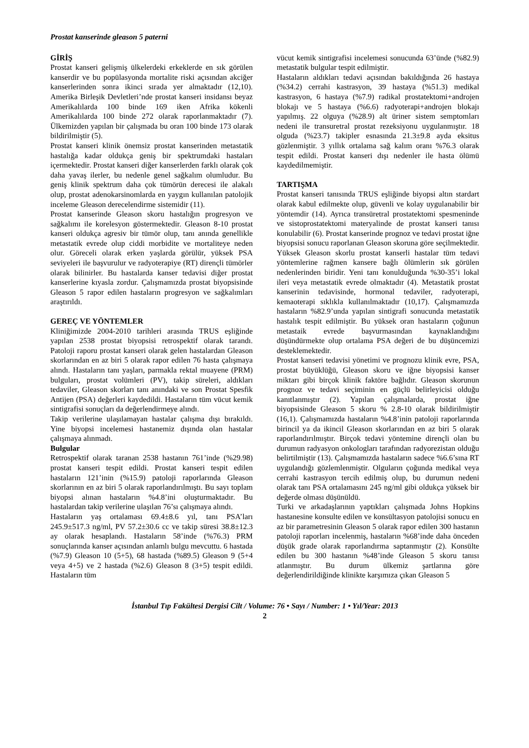Prostat kanserinde gleason 5 paterni
GİRİŞ
Prostat kanseri gelişmiş ülkelerdeki erkeklerde en sık görülen kanserdir ve bu popülasyonda mortalite riski açısından akciğer kanserlerinden sonra ikinci sırada yer almaktadır (12,10). Amerika Birleşik Devletleri’nde prostat kanseri insidansı beyaz Amerikalılarda 100 binde 169 iken Afrika kökenli Amerikalılarda 100 binde 272 olarak raporlanmaktadır (7). Ülkemizden yapılan bir çalışmada bu oran 100 binde 173 olarak bildirilmiştir (5).
Prostat kanseri klinik önemsiz prostat kanserinden metastatik hastalığa kadar oldukça geniş bir spektrumdaki hastaları içermektedir. Prostat kanseri diğer kanserlerden farklı olarak çok daha yavaş ilerler, bu nedenle genel sağkalım olumludur. Bu geniş klinik spektrum daha çok tümörün derecesi ile alakalı olup, prostat adenokarsinomlarda en yaygın kullanılan patolojik inceleme Gleason derecelendirme sistemidir (11).
Prostat kanserinde Gleason skoru hastalığın progresyon ve sağkalımı ile korelesyon göstermektedir. Gleason 8-10 prostat kanseri oldukça agresiv bir tümör olup, tanı anında genellikle metastatik evrede olup ciddi morbidite ve mortaliteye neden olur. Göreceli olarak erken yaşlarda görülür, yüksek PSA seviyeleri ile başvurulur ve radyoterapiye (RT) dirençli tümörler olarak bilinirler. Bu hastalarda kanser tedavisi diğer prostat kanserlerine kıyasla zordur. Çalışmamızda prostat biyopsisinde Gleason 5 rapor edilen hastaların progresyon ve sağkalımları araştırıldı.
GEREÇ VE YÖNTEMLER
Kliniğimizde 2004-2010 tarihleri arasında TRUS eşliğinde yapılan 2538 prostat biyopsisi retrospektif olarak tarandı. Patoloji raporu prostat kanseri olarak gelen hastalardan Gleason skorlarından en az biri 5 olarak rapor edilen 76 hasta çalışmaya alındı. Hastaların tanı yaşları, parmakla rektal muayene (PRM) bulguları, prostat volümleri (PV), takip süreleri, aldıkları tedaviler, Gleason skorları tanı anındaki ve son Prostat Spesfik Antijen (PSA) değerleri kaydedildi. Hastaların tüm vücut kemik sintigrafisi sonuçları da değerlendirmeye alındı.
Takip verilerine ulaşılamayan hastalar çalışma dışı bırakıldı. Yine biyopsi incelemesi hastanemiz dışında olan hastalar çalışmaya alınmadı.
Bulgular
Retrospektif olarak taranan 2538 hastanın 761’inde (%29.98) prostat kanseri tespit edildi. Prostat kanseri tespit edilen hastaların 121’inin (%15.9) patoloji raporlarında Gleason skorlarının en az biri 5 olarak raporlandırılmıştı. Bu sayı toplam biyopsi alınan hastaların %4.8’ini oluşturmaktadır. Bu hastalardan takip verilerine ulaşılan 76’sı çalışmaya alındı.
Hastaların yaş ortalaması 69.4±8.6 yıl, tanı PSA’ları 245.9±517.3 ng/ml, PV 57.2±30.6 cc ve takip süresi 38.8±12.3 ay olarak hesaplandı. Hastaların 58’inde (%76.3) PRM sonuçlarında kanser açısından anlamlı bulgu mevcuttu. 6 hastada (%7.9) Gleason 10 (5+5), 68 hastada (%89.5) Gleason 9 (5+4 veya 4+5) ve 2 hastada (%2.6) Gleason 8 (3+5) tespit edildi. Hastaların tüm
vücut kemik sintigrafisi incelemesi sonucunda 63’ünde (%82.9) metastatik bulgular tespit edilmiştir.
Hastaların aldıkları tedavi açısından bakıldığında 26 hastaya (%34.2) cerrahi kastrasyon, 39 hastaya (%51.3) medikal kastrasyon, 6 hastaya (%7.9) radikal prostatektomi+androjen blokajı ve 5 hastaya (%6.6) radyoterapi+androjen blokajı yapılmış. 22 olguya (%28.9) alt üriner sistem semptomları nedeni ile transuretral prostat rezeksiyonu uygulanmıştır. 18 olguda (%23.7) takipler esnasında 21.3±9.8 ayda eksitus gözlenmiştir. 3 yıllık ortalama sağ kalım oranı %76.3 olarak tespit edildi. Prostat kanseri dışı nedenler ile hasta ölümü kaydedilmemiştir.
TARTIŞMA
Prostat kanseri tanısında TRUS eşliğinde biyopsi altın stardart olarak kabul edilmekte olup, güvenli ve kolay uygulanabilir bir yöntemdir (14). Ayrıca transüretral prostatektomi spesmeninde ve sistoprostatektomi materyalinde de prostat kanseri tanısı konulabilir (6). Prostat kanserinde prognoz ve tedavi prostat iğne biyopsisi sonucu raporlanan Gleason skoruna göre seçilmektedir. Yüksek Gleason skorlu prostat kanserli hastalar tüm tedavi yöntemlerine rağmen kansere bağlı ölümlerin sık görülen nedenlerinden biridir. Yeni tanı konulduğunda %30-35’i lokal ileri veya metastatik evrede olmaktadır (4). Metastatik prostat kanserinin tedavisinde, hormonal tedaviler, radyoterapi, kemaoterapi sıklıkla kullanılmaktadır (10,17). Çalışmamızda hastaların %82.9’unda yapılan sintigrafi sonucunda metastatik hastalık tespit edilmiştir. Bu yüksek oran hastaların çoğunun metastaik evrede başvurmasından kaynaklandığını düşündürmekte olup ortalama PSA değeri de bu düşüncemizi desteklemektedir.
Prostat kanseri tedavisi yönetimi ve prognozu klinik evre, PSA, prostat büyüklüğü, Gleason skoru ve iğne biyopsisi kanser miktarı gibi birçok klinik faktöre bağlıdır. Gleason skorunun prognoz ve tedavi seçiminin en güçlü belirleyicisi olduğu kanıtlanmıştır (2). Yapılan çalışmalarda, prostat iğne biyopsisinde Gleason 5 skoru % 2.8-10 olarak bildirilmiştir (16,1). Çalışmamızda hastaların %4.8’inin patoloji raporlarında birincil ya da ikincil Gleason skorlarından en az biri 5 olarak raporlandırılmıştır. Birçok tedavi yöntemine dirençli olan bu durumun radyasyon onkologları tarafından radyorezistan olduğu belirtilmiştir (13). Çalışmamızda hastaların sadece %6.6’sına RT uygulandığı gözlemlenmiştir. Olguların çoğunda medikal veya cerrahi kastrasyon tercih edilmiş olup, bu durumun nedeni olarak tanı PSA ortalamasını 245 ng/ml gibi oldukça yüksek bir değerde olması düşünüldü.
Turki ve arkadaşlarının yaptıkları çalışmada Johns Hopkins hastanesine konsulte edilen ve konsültasyon patolojisi sonucu en az bir parametresinin Gleason 5 olarak rapor edilen 300 hastanın patoloji raporları incelenmiş, hastaların %68’inde daha önceden düşük grade olarak raporlandırma saptanmıştır (2). Konsülte edilen bu 300 hastanın %48’inde Gleason 5 skoru tanısı atlanmıştır. Bu durum ülkemiz şartlarına göre değerlendirildiğinde klinikte karşımıza çıkan Gleason 5
İstanbul Tıp Fakültesi Dergisi Cilt / Volume: 76 • Sayı / Number: 1 • Yıl/Year: 2013
2